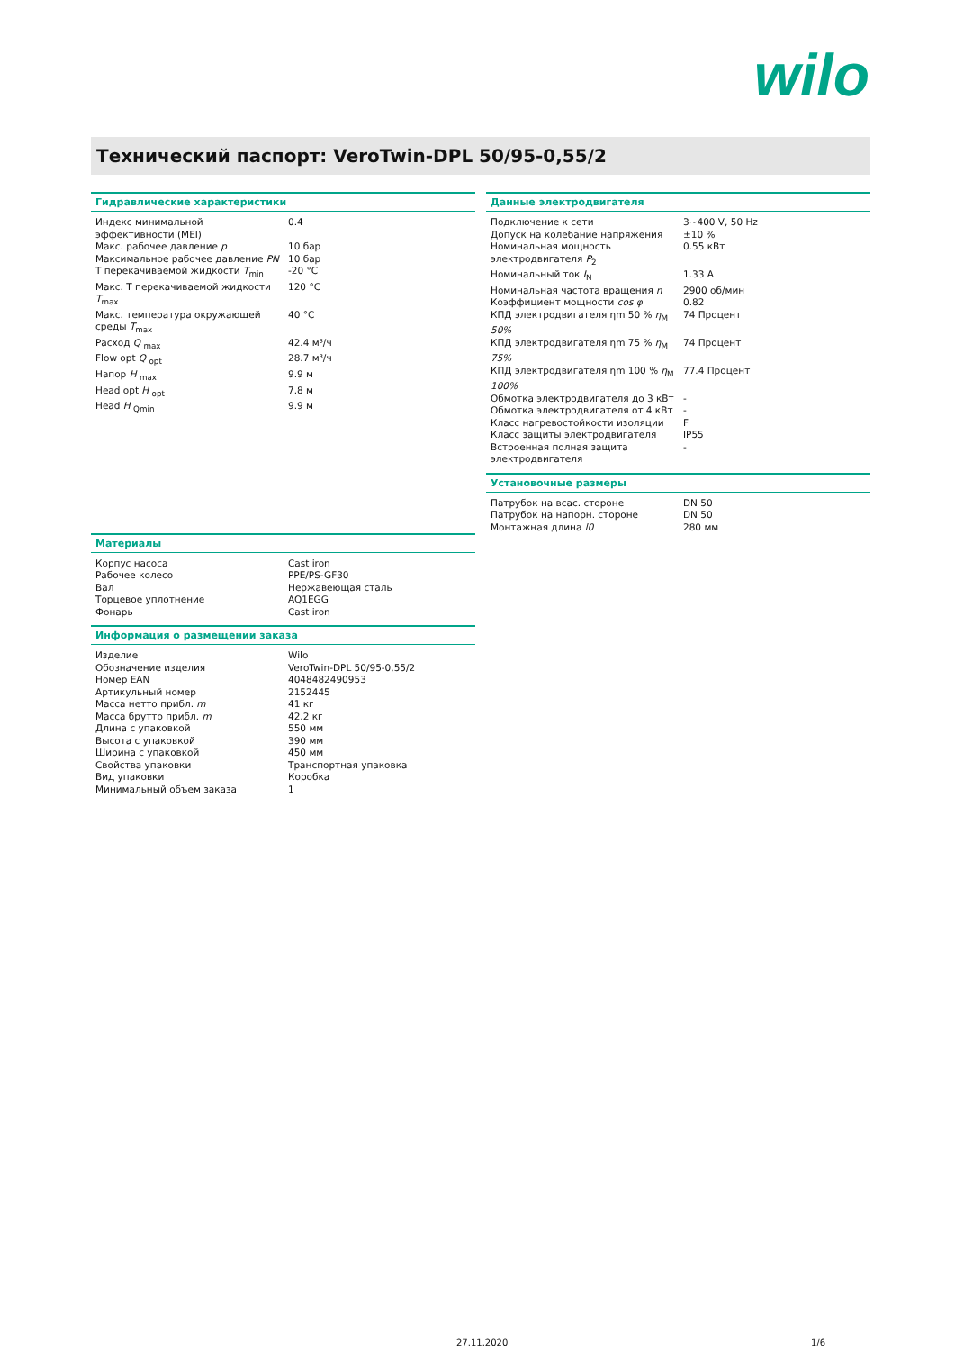wilo
Технический паспорт: VeroTwin-DPL 50/95-0,55/2
Гидравлические характеристики
| Индекс минимальной эффективности (MEI) | 0.4 |
| Макс. рабочее давление p | 10 бар |
| Максимальное рабочее давление PN | 10 бар |
| T перекачиваемой жидкости T<sub>min</sub> | -20 °C |
| Макс. T перекачиваемой жидкости T<sub>max</sub> | 120 °C |
| Макс. температура окружающей среды T<sub>max</sub> | 40 °C |
| Расход Q <sub>max</sub> | 42.4 м³/ч |
| Flow opt Q <sub>opt</sub> | 28.7 м³/ч |
| Напор H <sub>max</sub> | 9.9 м |
| Head opt H <sub>opt</sub> | 7.8 м |
| Head H <sub>Qmin</sub> | 9.9 м |
Материалы
| Корпус насоса | Cast iron |
| Рабочее колесо | PPE/PS-GF30 |
| Вал | Нержавеющая сталь |
| Торцевое уплотнение | AQ1EGG |
| Фонарь | Cast iron |
Информация о размещении заказа
| Изделие | Wilo |
| Обозначение изделия | VeroTwin-DPL 50/95-0,55/2 |
| Номер EAN | 4048482490953 |
| Артикульный номер | 2152445 |
| Масса нетто прибл. m | 41 кг |
| Масса брутто прибл. m | 42.2 кг |
| Длина с упаковкой | 550 мм |
| Высота с упаковкой | 390 мм |
| Ширина с упаковкой | 450 мм |
| Свойства упаковки | Транспортная упаковка |
| Вид упаковки | Коробка |
| Минимальный объем заказа | 1 |
Данные электродвигателя
| Подключение к сети | 3~400 V, 50 Hz |
| Допуск на колебание напряжения | ±10 % |
| Номинальная мощность электродвигателя P<sub>2</sub> | 0.55 кВт |
| Номинальный ток I<sub>N</sub> | 1.33 A |
| Номинальная частота вращения n | 2900 об/мин |
| Коэффициент мощности cos φ | 0.82 |
| КПД электродвигателя ηm 50 % η<sub>M</sub> 50% | 74 Процент |
| КПД электродвигателя ηm 75 % η<sub>M</sub> 75% | 74 Процент |
| КПД электродвигателя ηm 100 % η<sub>M</sub> 100% | 77.4 Процент |
| Обмотка электродвигателя до 3 кВт | - |
| Обмотка электродвигателя от 4 кВт | - |
| Класс нагревостойкости изоляции | F |
| Класс защиты электродвигателя | IP55 |
| Встроенная полная защита электродвигателя | - |
Установочные размеры
| Патрубок на всас. стороне | DN 50 |
| Патрубок на напорн. стороне | DN 50 |
| Монтажная длина l0 | 280 мм |
27.11.2020 1/6